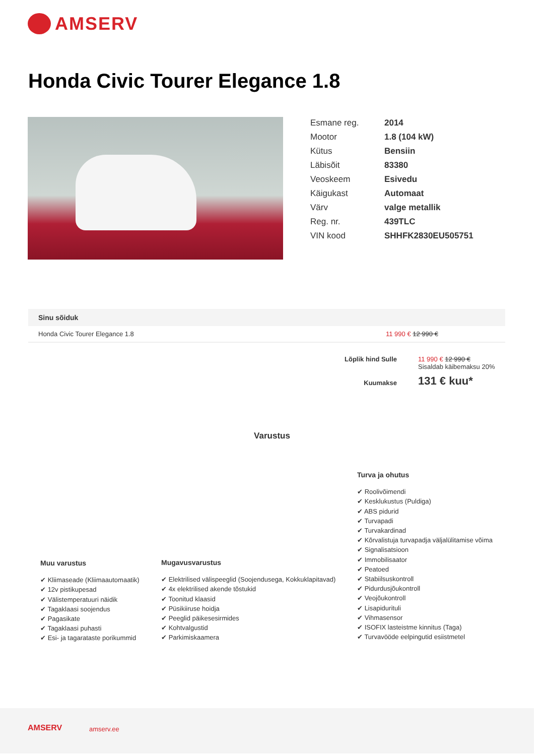AMSERV
Honda Civic Tourer Elegance 1.8
| Esmane reg. | 2014 |
| Mootor | 1.8 (104 kW) |
| Kütus | Bensiin |
| Läbisõit | 83380 |
| Veoskeem | Esivedu |
| Käigukast | Automaat |
| Värv | valge metallik |
| Reg. nr. | 439TLC |
| VIN kood | SHHFK2830EU505751 |
Sinu sõiduk
Honda Civic Tourer Elegance 1.8 11 990 € 12 990 €
| Lõplik hind Sulle | 11 990 € 12 990 € Sisaldab käibemaksu 20% |
| Kuumakse | 131 € kuu* |
Varustus
Muu varustus
Kliimaseade (Kliimaautomaatik)
12v pistikupesad
Välistemperatuuri näidik
Tagaklaasi soojendus
Pagasikate
Tagaklaasi puhasti
Esi- ja tagaratastе porikummid
Mugavusvarustus
Elektrilised välispeeglid (Soojendusega, Kokkuklapitavad)
4x elektrilised akende tõstukid
Toonitud klaasid
Püsikiiruse hoidja
Peeglid päikesesirmides
Kohtvalgustid
Parkimiskaamera
Turva ja ohutus
Roolivõimendi
Kesklukustus (Puldiga)
ABS pidurid
Turvapadi
Turvakardinad
Kõrvalistuja turvapadja väljalülitamise võima
Signalisatsioon
Immobilisaator
Peatoed
Stabiilsuskontroll
Pidurdusjõukontroll
Veojõukontroll
Lisapidurituli
Vihmasensor
ISOFIX lasteistme kinnitus (Taga)
Turvavööde eelpingutid esiistmetel
AMSERV amserv.ee